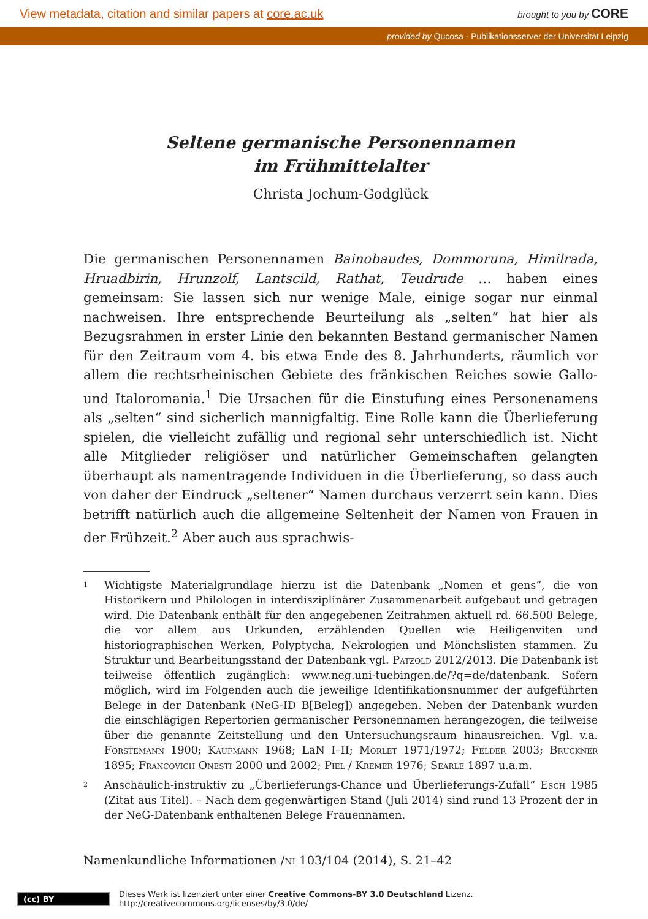View metadata, citation and similar papers at core.ac.uk brought to you by CORE
provided by Qucosa - Publikationsserver der Universität Leipzig
Seltene germanische Personennamen
im Frühmittelalter
Christa Jochum-Godglück
Die germanischen Personennamen Bainobaudes, Dommoruna, Himilrada, Hruadbirin, Hrunzolf, Lantscild, Rathat, Teudrude … haben eines gemeinsam: Sie lassen sich nur wenige Male, einige sogar nur einmal nachweisen. Ihre entsprechende Beurteilung als „selten“ hat hier als Bezugsrahmen in erster Linie den bekannten Bestand germanischer Namen für den Zeitraum vom 4. bis etwa Ende des 8. Jahrhunderts, räumlich vor allem die rechtsrheinischen Gebiete des fränkischen Reiches sowie Gallo- und Italoromania.<sup>1</sup> Die Ursachen für die Einstufung eines Personenamens als „selten“ sind sicherlich mannigfaltig. Eine Rolle kann die Überlieferung spielen, die vielleicht zufällig und regional sehr unterschiedlich ist. Nicht alle Mitglieder religiöser und natürlicher Gemeinschaften gelangten überhaupt als namentragende Individuen in die Überlieferung, so dass auch von daher der Eindruck „seltener“ Namen durchaus verzerrt sein kann. Dies betrifft natürlich auch die allgemeine Seltenheit der Namen von Frauen in der Frühzeit.<sup>2</sup> Aber auch aus sprachwis-
<sup>1</sup>
Wichtigste Materialgrundlage hierzu ist die Datenbank „Nomen et gens“, die von Historikern und Philologen in interdisziplinärer Zusammenarbeit aufgebaut und getragen wird. Die Datenbank enthält für den angegebenen Zeitrahmen aktuell rd. 66.500 Belege, die vor allem aus Urkunden, erzählenden Quellen wie Heiligenviten und historiographischen Werken, Polyptycha, Nekrologien und Mönchslisten stammen. Zu Struktur und Bearbeitungsstand der Datenbank vgl. Patzold 2012/2013. Die Datenbank ist teilweise öffentlich zugänglich: www.neg.uni-tuebingen.de/?q=de/datenbank. Sofern möglich, wird im Folgenden auch die jeweilige Identifikationsnummer der aufgeführten Belege in der Datenbank (NeG-ID B[Beleg]) angegeben. Neben der Datenbank wurden die einschlägigen Repertorien germanischer Personennamen herangezogen, die teilweise über die genannte Zeitstellung und den Untersuchungsraum hinausreichen. Vgl. v.a. Förstemann 1900; Kaufmann 1968; LaN I–II; Morlet 1971/1972; Felder 2003; Bruckner 1895; Francovich Onesti 2000 und 2002; Piel / Kremer 1976; Searle 1897 u.a.m.
<sup>2</sup>
Anschaulich-instruktiv zu „Überlieferungs-Chance und Überlieferungs-Zufall“ Esch 1985 (Zitat aus Titel). – Nach dem gegenwärtigen Stand (Juli 2014) sind rund 13 Prozent der in der NeG-Datenbank enthaltenen Belege Frauennamen.
Namenkundliche Informationen /ni 103/104 (2014), S. 21–42
(cc) BY Dieses Werk ist lizenziert unter einer Creative Commons-BY 3.0 Deutschland Lizenz. http://creativecommons.org/licenses/by/3.0/de/